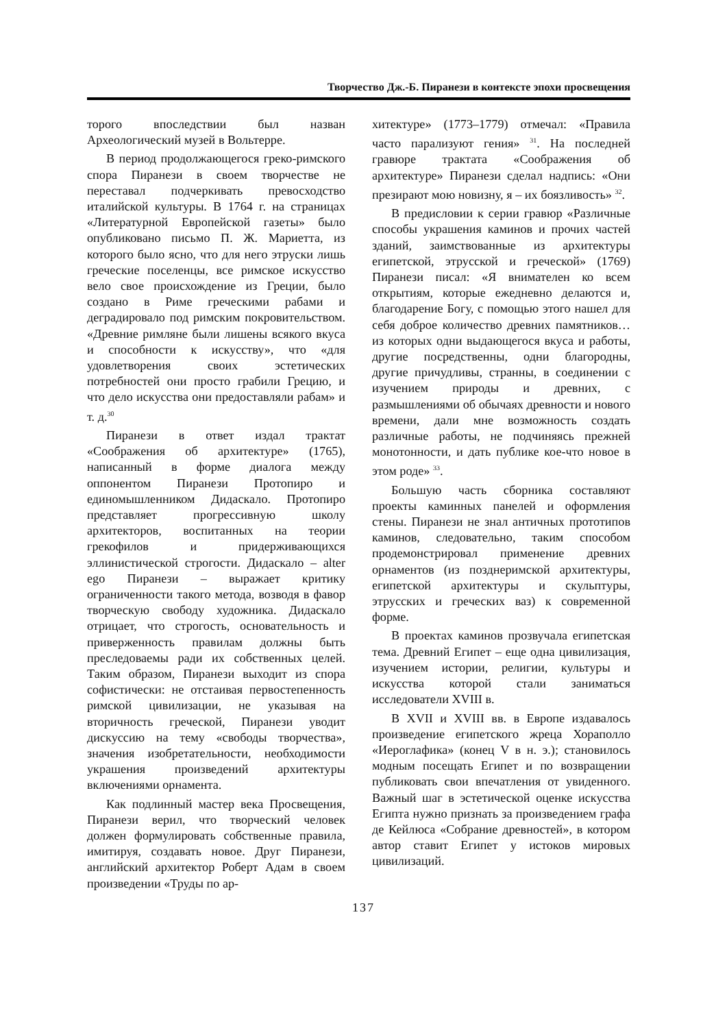Творчество Дж.-Б. Пиранези в контексте эпохи просвещения
торого впоследствии был назван Археологический музей в Вольтерре.
В период продолжающегося греко-римского спора Пиранези в своем творчестве не переставал подчеркивать превосходство италийской культуры. В 1764 г. на страницах «Литературной Европейской газеты» было опубликовано письмо П. Ж. Мариетта, из которого было ясно, что для него этруски лишь греческие поселенцы, все римское искусство вело свое происхождение из Греции, было создано в Риме греческими рабами и деградировало под римским покровительством. «Древние римляне были лишены всякого вкуса и способности к искусству», что «для удовлетворения своих эстетических потребностей они просто грабили Грецию, и что дело искусства они предоставляли рабам» и т. д.<sup>30</sup>
Пиранези в ответ издал трактат «Соображения об архитектуре» (1765), написанный в форме диалога между оппонентом Пиранези Протопиро и единомышленником Дидаскало. Протопиро представляет прогрессивную школу архитекторов, воспитанных на теории грекофилов и придерживающихся эллинистической строгости. Дидаскало – alter ego Пиранези – выражает критику ограниченности такого метода, возводя в фавор творческую свободу художника. Дидаскало отрицает, что строгость, основательность и приверженность правилам должны быть преследоваемы ради их собственных целей. Таким образом, Пиранези выходит из спора софистически: не отстаивая первостепенность римской цивилизации, не указывая на вторичность греческой, Пиранези уводит дискуссию на тему «свободы творчества», значения изобретательности, необходимости украшения произведений архитектуры включениями орнамента.
Как подлинный мастер века Просвещения, Пиранези верил, что творческий человек должен формулировать собственные правила, имитируя, создавать новое. Друг Пиранези, английский архитектор Роберт Адам в своем произведении «Труды по ар-
хитектуре» (1773–1779) отмечал: «Правила часто парализуют гения» <sup>31</sup>. На последней гравюре трактата «Соображения об архитектуре» Пиранези сделал надпись: «Они презирают мою новизну, я – их боязливость» <sup>32</sup>.
В предисловии к серии гравюр «Различные способы украшения каминов и прочих частей зданий, заимствованные из архитектуры египетской, этрусской и греческой» (1769) Пиранези писал: «Я внимателен ко всем открытиям, которые ежедневно делаются и, благодарение Богу, с помощью этого нашел для себя доброе количество древних памятников… из которых одни выдающегося вкуса и работы, другие посредственны, одни благородны, другие причудливы, странны, в соединении с изучением природы и древних, с размышлениями об обычаях древности и нового времени, дали мне возможность создать различные работы, не подчиняясь прежней монотонности, и дать публике кое-что новое в этом роде» <sup>33</sup>.
Большую часть сборника составляют проекты каминных панелей и оформления стены. Пиранези не знал античных прототипов каминов, следовательно, таким способом продемонстрировал применение древних орнаментов (из позднеримской архитектуры, египетской архитектуры и скульптуры, этрусских и греческих ваз) к современной форме.
В проектах каминов прозвучала египетская тема. Древний Египет – еще одна цивилизация, изучением истории, религии, культуры и искусства которой стали заниматься исследователи XVIII в.
В XVII и XVIII вв. в Европе издавалось произведение египетского жреца Хораполло «Иероглафика» (конец V в н. э.); становилось модным посещать Египет и по возвращении публиковать свои впечатления от увиденного. Важный шаг в эстетической оценке искусства Египта нужно признать за произведением графа де Кейлюса «Собрание древностей», в котором автор ставит Египет у истоков мировых цивилизаций.
137